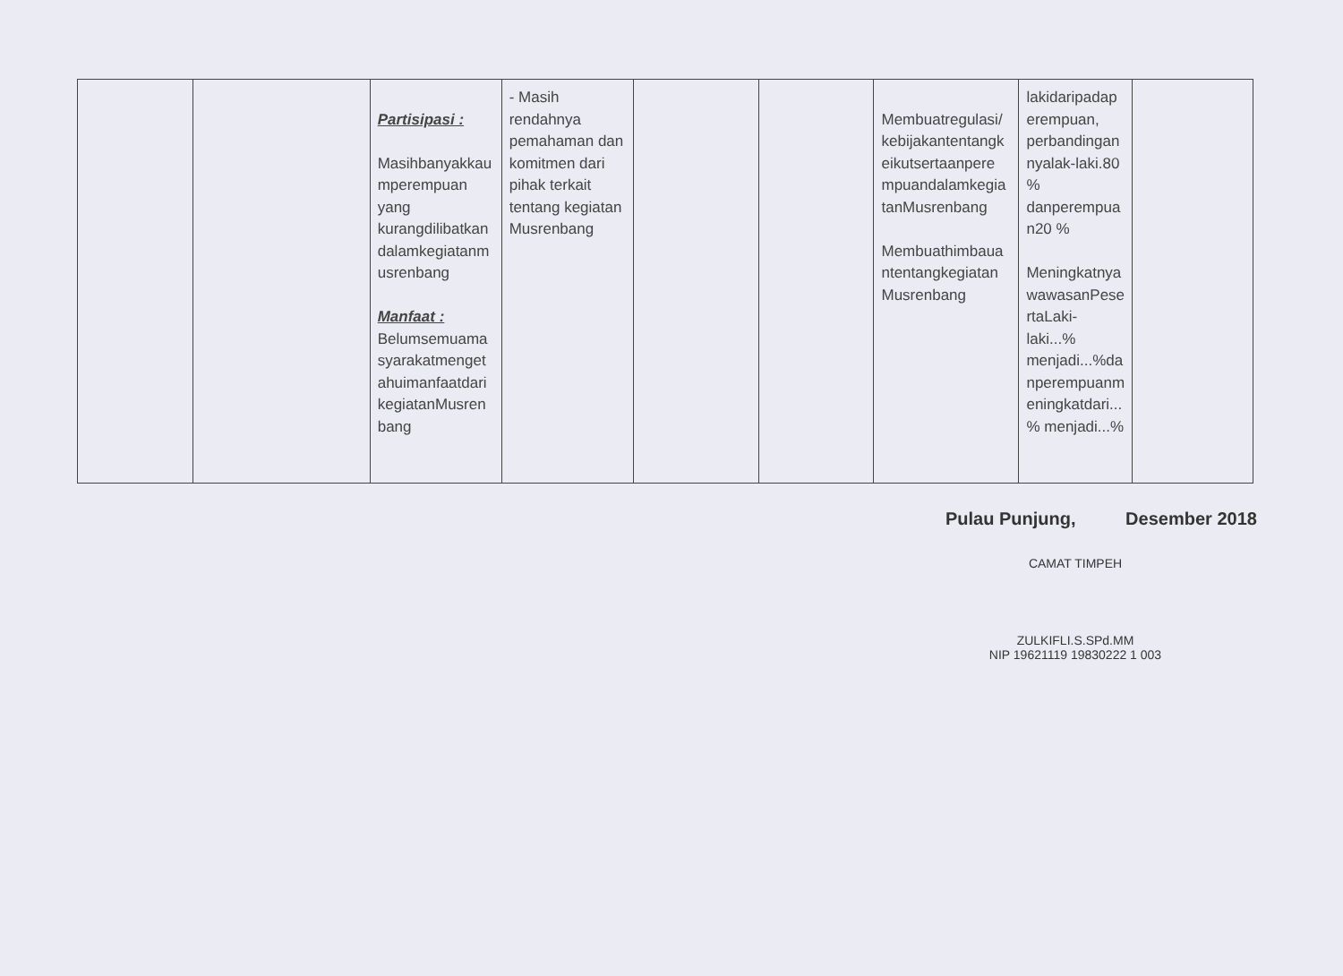| | | Partisipasi : Masihbanyakkau mperempuan yang kurangdilibatkan dalamkegiatanm usrenbang Manfaat : Belumsemuama syarakatmenget ahuimanfaatdari kegiatanMusren bang | - Masih rendahnya pemahaman dan komitmen dari pihak terkait tentang kegiatan Musrenbang | | | Membuatregulasi/ kebijakantentangk eikutsertaanpere mpuandalamkegia tanMusrenbang Membuathimbaua ntentangkegiatan Musrenbang | lakidaripadap erempuan, perbandingan nyalak-laki.80 % danperempua n20 % Meningkatnya wawasanPese rtaLaki-laki...% menjadi...%da nperempuanm eningkatdari... % menjadi...% | |
Pulau Punjung, Desember 2018
CAMAT TIMPEH
ZULKIFLI.S.SPd.MM
NIP 19621119 19830222 1 003